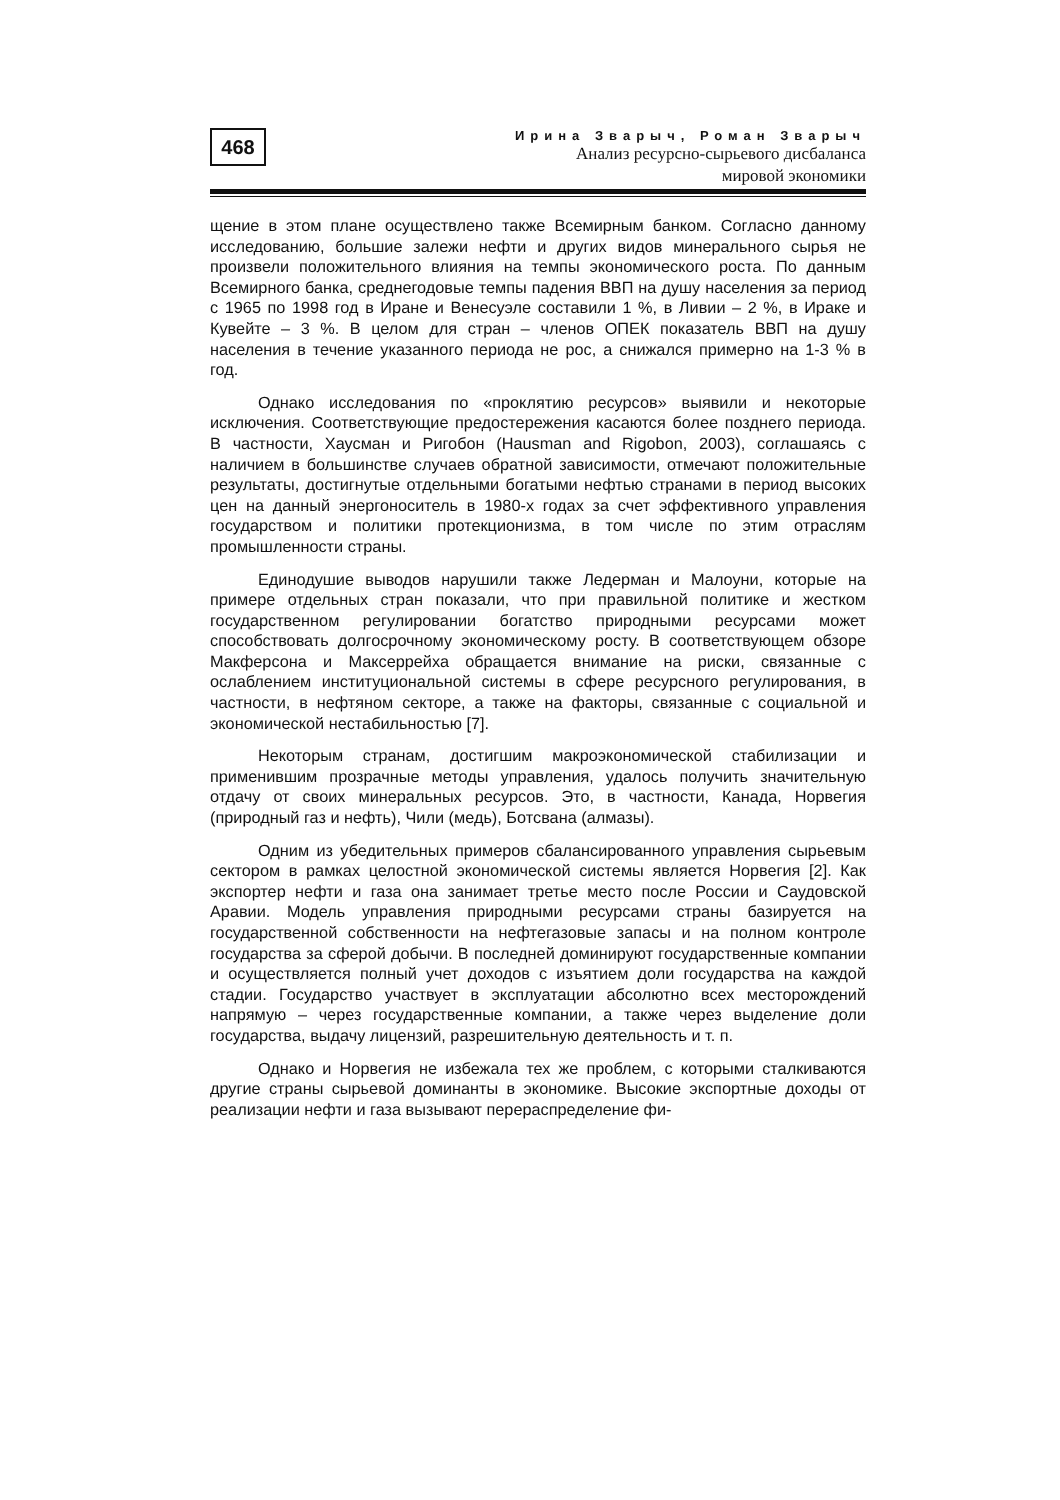468
Ирина Зварыч, Роман Зварыч
Анализ ресурсно-сырьевого дисбаланса
мировой экономики
щение в этом плане осуществлено также Всемирным банком. Согласно данному исследованию, большие залежи нефти и других видов минерального сырья не произвели положительного влияния на темпы экономического роста. По данным Всемирного банка, среднегодовые темпы падения ВВП на душу населения за период с 1965 по 1998 год в Иране и Венесуэле составили 1 %, в Ливии – 2 %, в Ираке и Кувейте – 3 %. В целом для стран – членов ОПЕК показатель ВВП на душу населения в течение указанного периода не рос, а снижался примерно на 1-3 % в год.
Однако исследования по «проклятию ресурсов» выявили и некоторые исключения. Соответствующие предостережения касаются более позднего периода. В частности, Хаусман и Ригобон (Hausman and Rigobon, 2003), соглашаясь с наличием в большинстве случаев обратной зависимости, отмечают положительные результаты, достигнутые отдельными богатыми нефтью странами в период высоких цен на данный энергоноситель в 1980-х годах за счет эффективного управления государством и политики протекционизма, в том числе по этим отраслям промышленности страны.
Единодушие выводов нарушили также Ледерман и Малоуни, которые на примере отдельных стран показали, что при правильной политике и жестком государственном регулировании богатство природными ресурсами может способствовать долгосрочному экономическому росту. В соответствующем обзоре Макферсона и Максеррейха обращается внимание на риски, связанные с ослаблением институциональной системы в сфере ресурсного регулирования, в частности, в нефтяном секторе, а также на факторы, связанные с социальной и экономической нестабильностью [7].
Некоторым странам, достигшим макроэкономической стабилизации и применившим прозрачные методы управления, удалось получить значительную отдачу от своих минеральных ресурсов. Это, в частности, Канада, Норвегия (природный газ и нефть), Чили (медь), Ботсвана (алмазы).
Одним из убедительных примеров сбалансированного управления сырьевым сектором в рамках целостной экономической системы является Норвегия [2]. Как экспортер нефти и газа она занимает третье место после России и Саудовской Аравии. Модель управления природными ресурсами страны базируется на государственной собственности на нефтегазовые запасы и на полном контроле государства за сферой добычи. В последней доминируют государственные компании и осуществляется полный учет доходов с изъятием доли государства на каждой стадии. Государство участвует в эксплуатации абсолютно всех месторождений напрямую – через государственные компании, а также через выделение доли государства, выдачу лицензий, разрешительную деятельность и т. п.
Однако и Норвегия не избежала тех же проблем, с которыми сталкиваются другие страны сырьевой доминанты в экономике. Высокие экспортные доходы от реализации нефти и газа вызывают перераспределение фи-